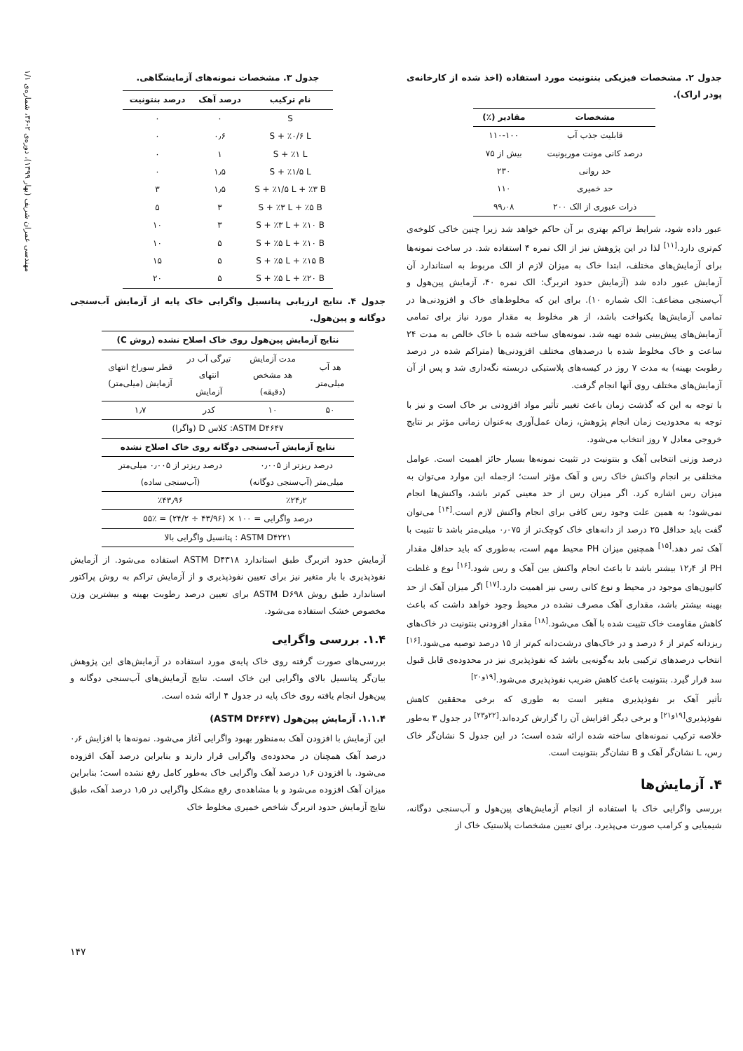مهندسی عمران شریف (بهار ۱۳۹۹)، دوره‌ی ۲-۳۶، شماره‌ی ۱/۱
جدول ۲. مشخصات فیزیکی بنتونیت مورد استفاده (اخذ شده از کارخانه‌ی پودر اراک).
| مشخصات | مقادیر (٪) |
| --- | --- |
| قابلیت جذب آب | ۱۱۰-۱۰۰ |
| درصد کانی مونت موریونیت | بیش از ۷۵ |
| حد روانی | ۲۳۰ |
| حد خمیری | ۱۱۰ |
| ذرات عبوری از الک ۲۰۰ | ۹۹٫۰۸ |
عبور داده شود، شرایط تراکم بهتری بر آن حاکم خواهد شد زیرا چنین خاکی کلوخه‌ی کم‌تری دارد.<sup>[۱۱]</sup> لذا در این پژوهش نیز از الک نمره ۴ استفاده شد. در ساخت نمونه‌ها برای آزمایش‌های مختلف، ابتدا خاک به میزان لازم از الک مربوط به استاندارد آن آزمایش عبور داده شد (آزمایش حدود اتربرگ: الک نمره ۴۰، آزمایش پین‌هول و آب‌سنجی مضاعف: الک شماره ۱۰). برای این که مخلوط‌های خاک و افزودنی‌ها در تمامی آزمایش‌ها یکنواخت باشد، از هر مخلوط به مقدار مورد نیاز برای تمامی آزمایش‌های پیش‌بینی شده تهیه شد. نمونه‌های ساخته شده با خاک خالص به مدت ۲۴ ساعت و خاک مخلوط شده با درصدهای مختلف افزودنی‌ها (متراکم شده در درصد رطوبت بهینه) به مدت ۷ روز در کیسه‌های پلاستیکی دربسته نگه‌داری شد و پس از آن آزمایش‌های مختلف روی آنها انجام گرفت.
با توجه به این که گذشت زمان باعث تغییر تأثیر مواد افزودنی بر خاک است و نیز با توجه به محدودیت زمان انجام پژوهش، زمان عمل‌آوری به‌عنوان زمانی مؤثر بر نتایج خروجی معادل ۷ روز انتخاب می‌شود.
درصد وزنی انتخابی آهک و بنتونیت در تثبیت نمونه‌ها بسیار حائز اهمیت است. عوامل مختلفی بر انجام واکنش خاک رس و آهک مؤثر است؛ ازجمله این موارد می‌توان به میزان رس اشاره کرد. اگر میزان رس از حد معینی کم‌تر باشد، واکنش‌ها انجام نمی‌شود؛ به همین علت وجود رس کافی برای انجام واکنش لازم است.<sup>[۱۴]</sup> می‌توان گفت باید حداقل ۲۵ درصد از دانه‌های خاک کوچک‌تر از ۰٫۰۷۵ میلی‌متر باشد تا تثبیت با آهک ثمر دهد.<sup>[۱۵]</sup> همچنین میزان PH محیط مهم است، به‌طوری که باید حداقل مقدار PH از ۱۲٫۴ بیشتر باشد تا باعث انجام واکنش بین آهک و رس شود.<sup>[۱۶]</sup> نوع و غلظت کاتیون‌های موجود در محیط و نوع کانی رسی نیز اهمیت دارد.<sup>[۱۷]</sup> اگر میزان آهک از حد بهینه بیشتر باشد، مقداری آهک مصرف نشده در محیط وجود خواهد داشت که باعث کاهش مقاومت خاک تثبیت شده با آهک می‌شود.<sup>[۱۸]</sup> مقدار افزودنی بنتونیت در خاک‌های ریزدانه کم‌تر از ۶ درصد و در خاک‌های درشت‌دانه کم‌تر از ۱۵ درصد توصیه می‌شود.<sup>[۱۶]</sup> انتخاب درصدهای ترکیبی باید به‌گونه‌یی باشد که نفوذپذیری نیز در محدوده‌ی قابل قبول سد قرار گیرد. بنتونیت باعث کاهش ضریب نفوذپذیری می‌شود.<sup>[۱۹و۲۰]</sup>
تأثیر آهک بر نفوذپذیری متغیر است به طوری که برخی محققین کاهش نفوذپذیری<sup>[۱۹و۲۱]</sup> و برخی دیگر افزایش آن را گزارش کرده‌اند.<sup>[۲۲و۲۳]</sup> در جدول ۳ به‌طور خلاصه ترکیب نمونه‌های ساخته شده ارائه شده است؛ در این جدول S نشان‌گر خاک رس، L نشان‌گر آهک و B نشان‌گر بنتونیت است.
۴. آزمایش‌ها
بررسی واگرایی خاک با استفاده از انجام آزمایش‌های پین‌هول و آب‌سنجی دوگانه، شیمیایی و کرامب صورت می‌پذیرد. برای تعیین مشخصات پلاستیک خاک از
جدول ۳. مشخصات نمونه‌های آزمایشگاهی.
| نام ترکیب | درصد آهک | درصد بنتونیت |
| --- | --- | --- |
| S | ۰ | ۰ |
| S + ٪۰/۶ L | ۰٫۶ | ۰ |
| S + ٪۱ L | ۱ | ۰ |
| S + ٪۱/۵ L | ۱٫۵ | ۰ |
| S + ٪۱/۵ L + ٪۳ B | ۱٫۵ | ۳ |
| S + ٪۳ L + ٪۵ B | ۳ | ۵ |
| S + ٪۳ L + ٪۱۰ B | ۳ | ۱۰ |
| S + ٪۵ L + ٪۱۰ B | ۵ | ۱۰ |
| S + ٪۵ L + ٪۱۵ B | ۵ | ۱۵ |
| S + ٪۵ L + ٪۲۰ B | ۵ | ۲۰ |
جدول ۴. نتایج ارزیابی پتانسیل واگرایی خاک پایه از آزمایش آب‌سنجی دوگانه و پین‌هول.
| نتایج آزمایش پین‌هول روی خاک اصلاح نشده (روش C) | | | |
| --- | --- | --- | --- |
| هد آب میلی‌متر | مدت آزمایش هد مشخص (دقیقه) | تیرگی آب در انتهای آزمایش | قطر سوراخ انتهای آزمایش (میلی‌متر) |
| ۵۰ | ۱۰ | کدر | ۱٫۷ |
| ASTM D۴۶۴۷: کلاس D (واگرا) | | | |
| نتایج آزمایش آب‌سنجی دوگانه روی خاک اصلاح نشده | | | |
| درصد ریزتر از ۰٫۰۰۵ میلی‌متر (آب‌سنجی دوگانه) | | درصد ریزتر از ۰٫۰۰۵ میلی‌متر (آب‌سنجی ساده) | |
| ٪۲۴٫۲ | | ٪۴۳٫۹۶ | |
| درصد واگرایی = ۱۰۰ × (۴۳/۹۶ ÷ ۲۴/۲) = ٪۵۵ | | | |
| ASTM D۴۲۲۱ : پتانسیل واگرایی بالا | | | |
آزمایش حدود اتربرگ طبق استاندارد ASTM D۴۳۱۸ استفاده می‌شود. از آزمایش نفوذپذیری با بار متغیر نیز برای تعیین نفوذپذیری و از آزمایش تراکم به روش پراکتور استاندارد طبق روش ASTM D۶۹۸ برای تعیین درصد رطوبت بهینه و بیشترین وزن مخصوص خشک استفاده می‌شود.
۱.۴. بررسی واگرایی
بررسی‌های صورت گرفته روی خاک پایه‌ی مورد استفاده در آزمایش‌های این پژوهش بیان‌گر پتانسیل بالای واگرایی این خاک است. نتایج آزمایش‌های آب‌سنجی دوگانه و پین‌هول انجام یافته روی خاک پایه در جدول ۴ ارائه شده است.
۱.۱.۴. آزمایش پین‌هول (ASTM D۴۶۴۷)
این آزمایش با افزودن آهک به‌منظور بهبود واگرایی آغاز می‌شود. نمونه‌ها با افزایش ۰٫۶ درصد آهک همچنان در محدوده‌ی واگرایی قرار دارند و بنابراین درصد آهک افزوده می‌شود. با افزودن ۱٫۶ درصد آهک واگرایی خاک به‌طور کامل رفع نشده است؛ بنابراین میزان آهک افزوده می‌شود و با مشاهده‌ی رفع مشکل واگرایی در ۱٫۵ درصد آهک، طبق نتایج آزمایش حدود اتربرگ شاخص خمیری مخلوط خاک
۱۴۷